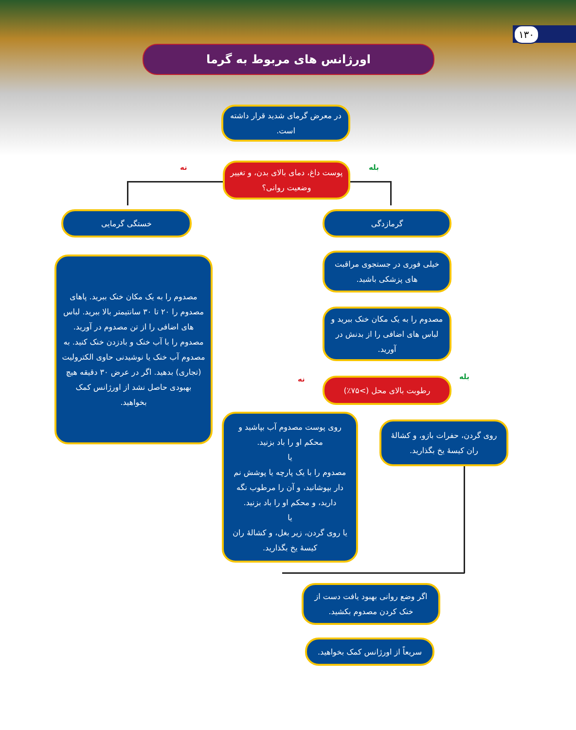۱۳۰
اورژانس های مربوط به گرما
در معرض گرمای شدید قرار داشته است.
بله
نه
پوست داغ، دمای بالای بدن، و تغییر وضعیت روانی؟
گرمازدگی
خیلی فوری در جستجوی مراقبت های پزشکی باشید.
مصدوم را به یک مکان خنک ببرید و لباس های اضافی را از بدنش در آورید.
بله
نه رطوبت بالای محل (>۷۵٪)
روی گردن، حفرات بازو، و کشالهٔ ران کیسهٔ یخ بگذارید.
روی پوست مصدوم آب بپاشید و محکم او را باد بزنید.
یا
مصدوم را با یک پارچه یا پوشش نم دار بپوشانید، و آن را مرطوب نگه دارید، و محکم او را باد بزنید.
یا
یا روی گردن، زیر بغل، و کشالهٔ ران کیسهٔ یخ بگذارید.
خستگی گرمایی
مصدوم را به یک مکان خنک ببرید. پاهای مصدوم را ۲۰ تا ۳۰ سانتیمتر بالا ببرید. لباس های اضافی را از تن مصدوم در آورید. مصدوم را با آب خنک و بادزدن خنک کنید. به مصدوم آب خنک یا نوشیدنی حاوی الکترولیت (تجاری) بدهید. اگر در عرض ۳۰ دقیقه هیچ بهبودی حاصل نشد از اورژانس کمک بخواهید.
اگر وضع روانی بهبود یافت دست از خنک کردن مصدوم بکشید.
سریعاً از اورژانس کمک بخواهید.